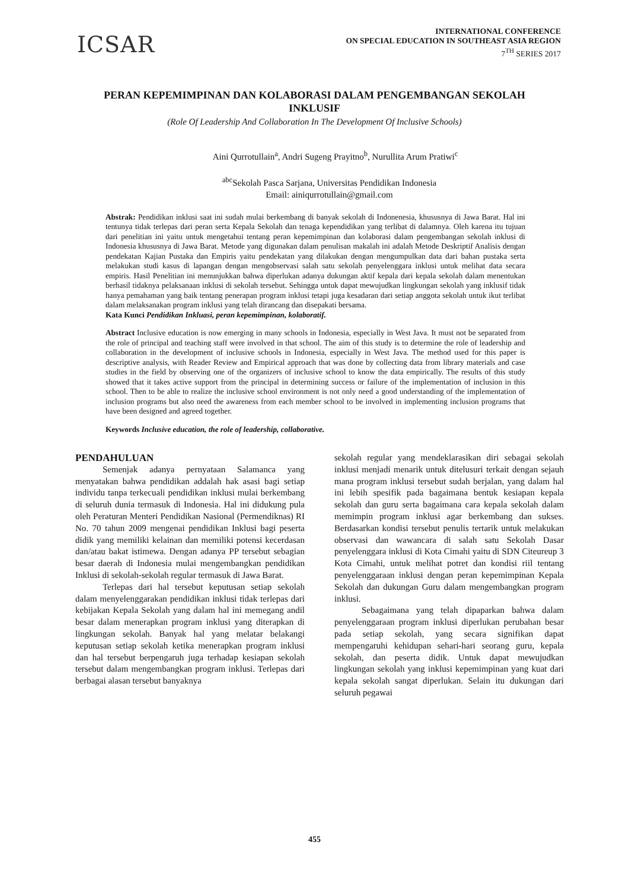ICSAR
INTERNATIONAL CONFERENCE
ON SPECIAL EDUCATION IN SOUTHEAST ASIA REGION
7<sup>TH</sup> SERIES 2017
PERAN KEPEMIMPINAN DAN KOLABORASI DALAM PENGEMBANGAN SEKOLAH INKLUSIF
(Role Of Leadership And Collaboration In The Development Of Inclusive Schools)
Aini Qurrotullain<sup>a</sup>, Andri Sugeng Prayitno<sup>b</sup>, Nurullita Arum Pratiwi<sup>c</sup>
<sup>abc</sup>Sekolah Pasca Sarjana, Universitas Pendidikan Indonesia
Email: ainiqurrotullain@gmail.com
Abstrak: Pendidikan inklusi saat ini sudah mulai berkembang di banyak sekolah di Indonenesia, khususnya di Jawa Barat. Hal ini tentunya tidak terlepas dari peran serta Kepala Sekolah dan tenaga kependidikan yang terlibat di dalamnya. Oleh karena itu tujuan dari penelitian ini yaitu untuk mengetahui tentang peran kepemimpinan dan kolaborasi dalam pengembangan sekolah inklusi di Indonesia khususnya di Jawa Barat. Metode yang digunakan dalam penulisan makalah ini adalah Metode Deskriptif Analisis dengan pendekatan Kajian Pustaka dan Empiris yaitu pendekatan yang dilakukan dengan mengumpulkan data dari bahan pustaka serta melakukan studi kasus di lapangan dengan mengobservasi salah satu sekolah penyelenggara inklusi untuk melihat data secara empiris. Hasil Penelitian ini menunjukkan bahwa diperlukan adanya dukungan aktif kepala dari kepala sekolah dalam menentukan berhasil tidaknya pelaksanaan inklusi di sekolah tersebut. Sehingga untuk dapat mewujudkan lingkungan sekolah yang inklusif tidak hanya pemahaman yang baik tentang penerapan program inklusi tetapi juga kesadaran dari setiap anggota sekolah untuk ikut terlibat dalam melaksanakan program inklusi yang telah dirancang dan disepakati bersama.
Kata Kunci Pendidikan Inkluasi, peran kepemimpinan, kolaboratif.
Abstract Inclusive education is now emerging in many schools in Indonesia, especially in West Java. It must not be separated from the role of principal and teaching staff were involved in that school. The aim of this study is to determine the role of leadership and collaboration in the development of inclusive schools in Indonesia, especially in West Java. The method used for this paper is descriptive analysis, with Reader Review and Empirical approach that was done by collecting data from library materials and case studies in the field by observing one of the organizers of inclusive school to know the data empirically. The results of this study showed that it takes active support from the principal in determining success or failure of the implementation of inclusion in this school. Then to be able to realize the inclusive school environment is not only need a good understanding of the implementation of inclusion programs but also need the awareness from each member school to be involved in implementing inclusion programs that have been designed and agreed together.
Keywords Inclusive education, the role of leadership, collaborative.
PENDAHULUAN
Semenjak adanya pernyataan Salamanca yang menyatakan bahwa pendidikan addalah hak asasi bagi setiap individu tanpa terkecuali pendidikan inklusi mulai berkembang di seluruh dunia termasuk di Indonesia. Hal ini didukung pula oleh Peraturan Menteri Pendidikan Nasional (Permendiknas) RI No. 70 tahun 2009 mengenai pendidikan Inklusi bagi peserta didik yang memiliki kelainan dan memiliki potensi kecerdasan dan/atau bakat istimewa. Dengan adanya PP tersebut sebagian besar daerah di Indonesia mulai mengembangkan pendidikan Inklusi di sekolah-sekolah regular termasuk di Jawa Barat.
Terlepas dari hal tersebut keputusan setiap sekolah dalam menyelenggarakan pendidikan inklusi tidak terlepas dari kebijakan Kepala Sekolah yang dalam hal ini memegang andil besar dalam menerapkan program inklusi yang diterapkan di lingkungan sekolah. Banyak hal yang melatar belakangi keputusan setiap sekolah ketika menerapkan program inklusi dan hal tersebut berpengaruh juga terhadap kesiapan sekolah tersebut dalam mengembangkan program inklusi. Terlepas dari berbagai alasan tersebut banyaknya
sekolah regular yang mendeklarasikan diri sebagai sekolah inklusi menjadi menarik untuk ditelusuri terkait dengan sejauh mana program inklusi tersebut sudah berjalan, yang dalam hal ini lebih spesifik pada bagaimana bentuk kesiapan kepala sekolah dan guru serta bagaimana cara kepala sekolah dalam memimpin program inklusi agar berkembang dan sukses. Berdasarkan kondisi tersebut penulis tertarik untuk melakukan observasi dan wawancara di salah satu Sekolah Dasar penyelenggara inklusi di Kota Cimahi yaitu di SDN Citeureup 3 Kota Cimahi, untuk melihat potret dan kondisi riil tentang penyelenggaraan inklusi dengan peran kepemimpinan Kepala Sekolah dan dukungan Guru dalam mengembangkan program inklusi.
Sebagaimana yang telah dipaparkan bahwa dalam penyelenggaraan program inklusi diperlukan perubahan besar pada setiap sekolah, yang secara signifikan dapat mempengaruhi kehidupan sehari-hari seorang guru, kepala sekolah, dan peserta didik. Untuk dapat mewujudkan lingkungan sekolah yang inklusi kepemimpinan yang kuat dari kepala sekolah sangat diperlukan. Selain itu dukungan dari seluruh pegawai
455